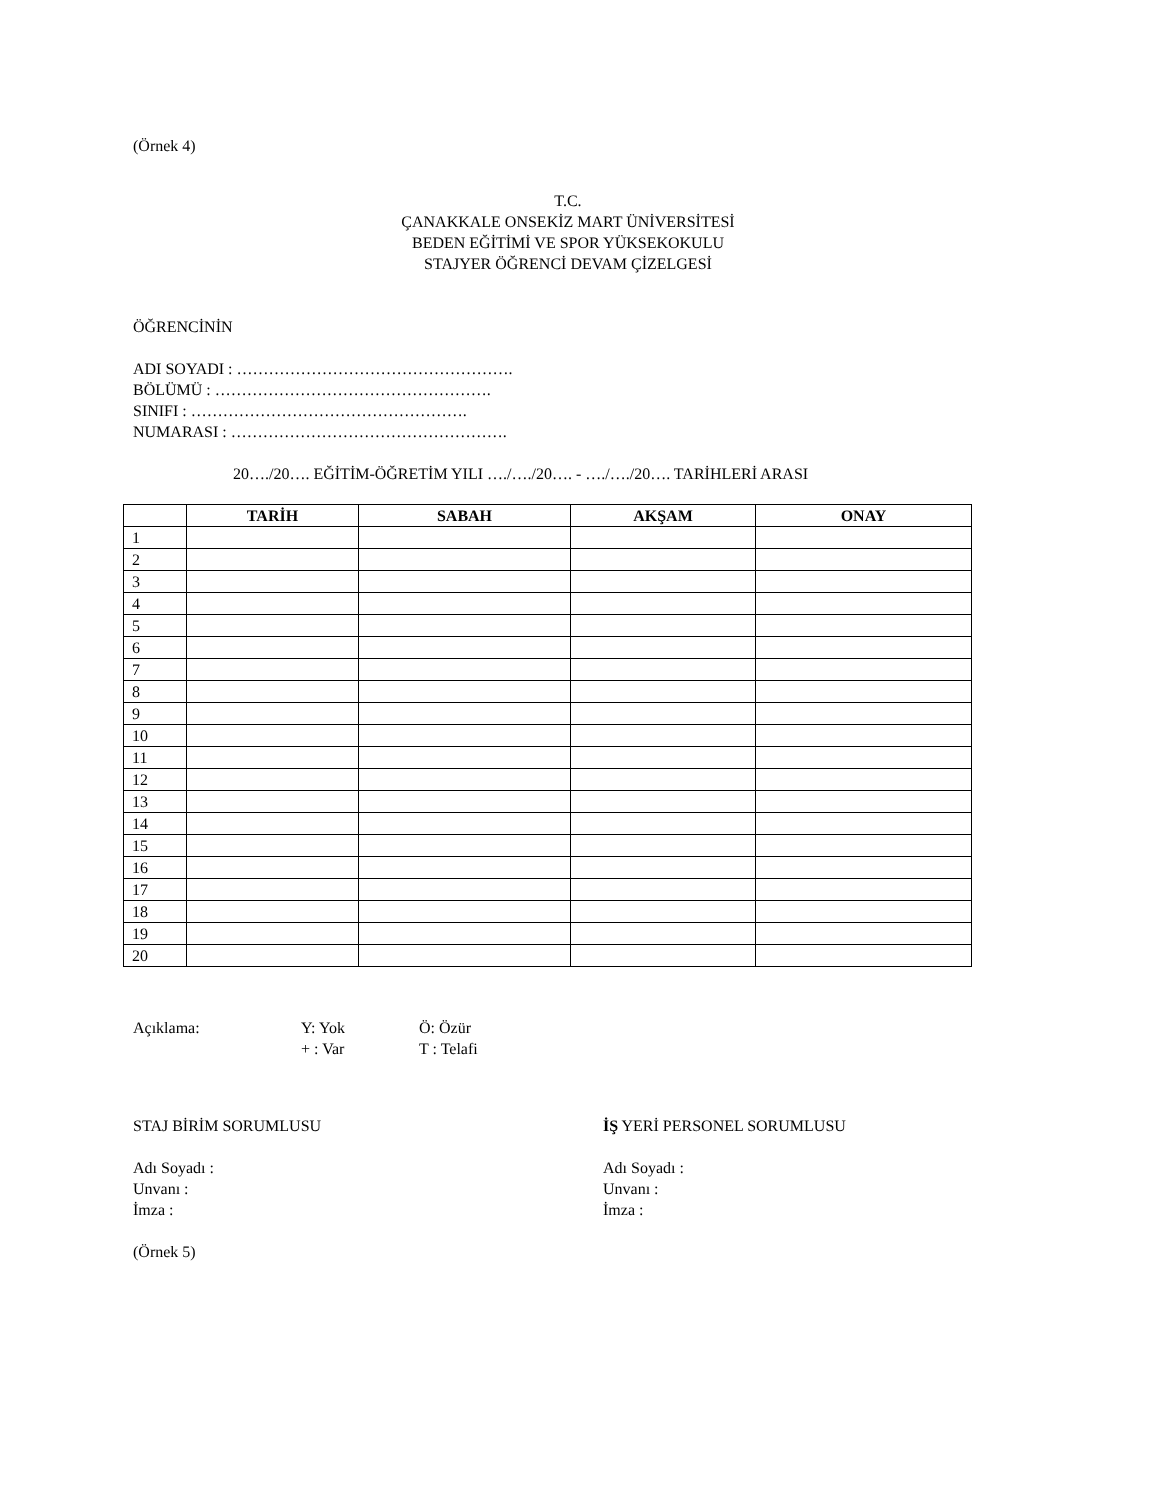(Örnek 4)
T.C.
ÇANAKKALE ONSEKİZ MART ÜNİVERSİTESİ
BEDEN EĞİTİMİ VE SPOR YÜKSEKOKULU
STAJYER ÖĞRENCİ DEVAM ÇİZELGESİ
ÖĞRENCİNİN
ADI SOYADI : …………………………………………….
BÖLÜMÜ : …………………………………………….
SINIFI : …………………………………………….
NUMARASI : …………………………………………….
20…./20…. EĞİTİM-ÖĞRETİM YILI …./…./20…. - …./…./20…. TARİHLERİ ARASI
| | TARİH | SABAH | AKŞAM | ONAY |
| --- | --- | --- | --- | --- |
| 1 | | | | |
| 2 | | | | |
| 3 | | | | |
| 4 | | | | |
| 5 | | | | |
| 6 | | | | |
| 7 | | | | |
| 8 | | | | |
| 9 | | | | |
| 10 | | | | |
| 11 | | | | |
| 12 | | | | |
| 13 | | | | |
| 14 | | | | |
| 15 | | | | |
| 16 | | | | |
| 17 | | | | |
| 18 | | | | |
| 19 | | | | |
| 20 | | | | |
Açıklama: Y: Yok Ö: Özür
+ : Var T : Telafi
STAJ BİRİM SORUMLUSU İŞ YERİ PERSONEL SORUMLUSU
Adı Soyadı : Adı Soyadı :
Unvanı : Unvanı :
İmza : İmza :
(Örnek 5)